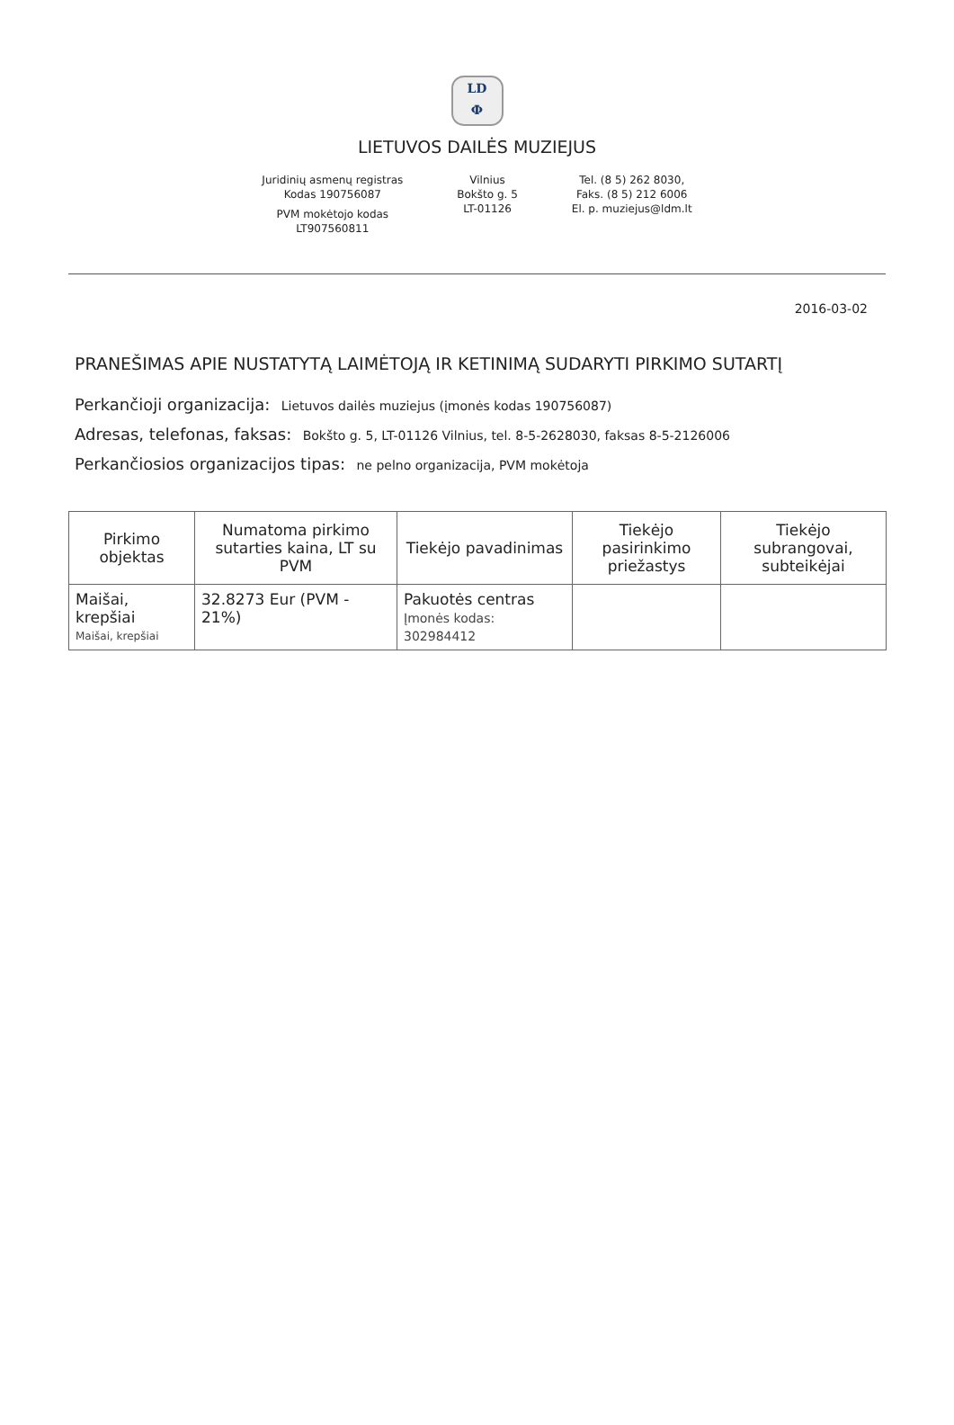LD
Ф
LIETUVOS DAILĖS MUZIEJUS
Juridinių asmenų registras
Kodas 190756087
PVM mokėtojo kodas
LT907560811
Vilnius
Bokšto g. 5
LT-01126
Tel. (8 5) 262 8030,
Faks. (8 5) 212 6006
El. p. muziejus@ldm.lt
2016-03-02
PRANEŠIMAS APIE NUSTATYTĄ LAIMĖTOJĄ IR KETINIMĄ SUDARYTI PIRKIMO SUTARTĮ
Perkančioji organizacija: Lietuvos dailės muziejus (įmonės kodas 190756087)
Adresas, telefonas, faksas: Bokšto g. 5, LT-01126 Vilnius, tel. 8-5-2628030, faksas 8-5-2126006
Perkančiosios organizacijos tipas: ne pelno organizacija, PVM mokėtoja
| Pirkimo objektas | Numatoma pirkimo sutarties kaina, LT su PVM | Tiekėjo pavadinimas | Tiekėjo pasirinkimo priežastys | Tiekėjo subrangovai, subteikėjai |
| --- | --- | --- | --- | --- |
| Maišai, krepšiai Maišai, krepšiai | 32.8273 Eur (PVM - 21%) | Pakuotės centras Įmonės kodas: 302984412 | | |